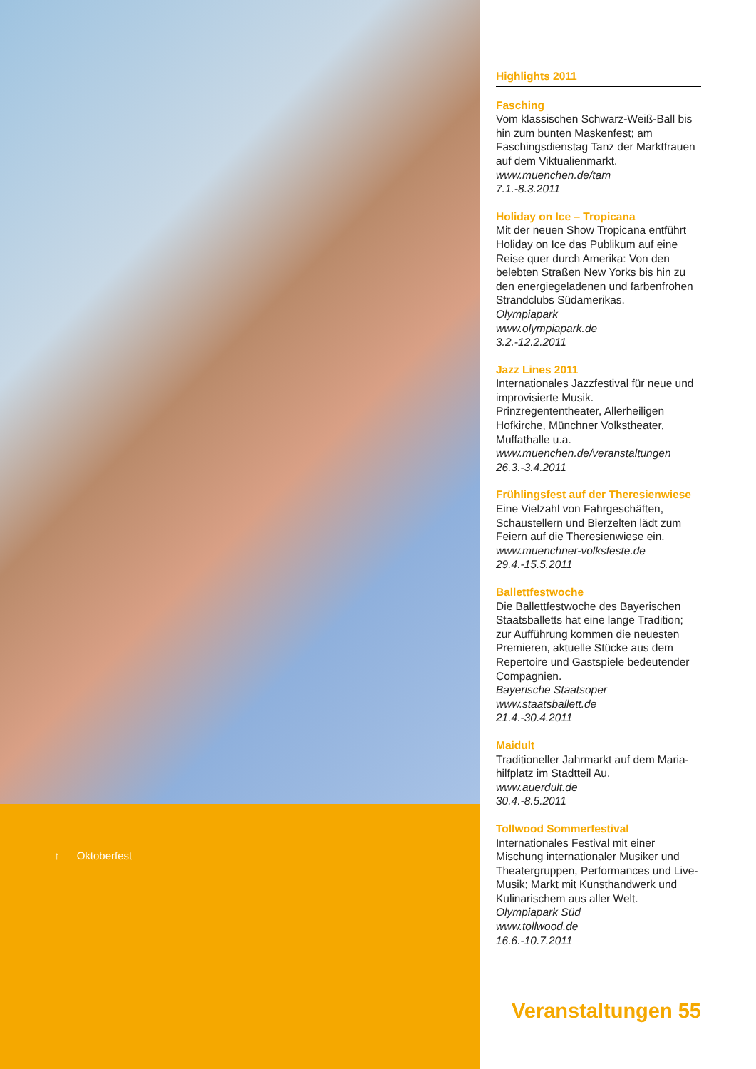↑ Oktoberfest
Highlights 2011
Fasching
Vom klassischen Schwarz-Weiß-Ball bis hin zum bunten Maskenfest; am Faschingsdienstag Tanz der Markt­frauen auf dem Viktualienmarkt.
www.muenchen.de/tam
7.1.-8.3.2011
Holiday on Ice – Tropicana
Mit der neuen Show Tropicana entführt Holiday on Ice das Publikum auf eine Reise quer durch Amerika: Von den belebten Straßen New Yorks bis hin zu den energiegeladenen und farbenfrohen Strandclubs Südamerikas.
Olympiapark
www.olympiapark.de
3.2.-12.2.2011
Jazz Lines 2011
Internationales Jazzfestival für neue und improvisierte Musik. Prinzregententheater, Allerheiligen Hofkirche, Münchner Volkstheater, Muffathalle u.a.
www.muenchen.de/veranstaltungen
26.3.-3.4.2011
Frühlingsfest auf der Theresienwiese
Eine Vielzahl von Fahrgeschäften, Schaustellern und Bierzelten lädt zum Feiern auf die Theresienwiese ein.
www.muenchner-volksfeste.de
29.4.-15.5.2011
Ballettfestwoche
Die Ballettfestwoche des Bayerischen Staatsballetts hat eine lange Tradition; zur Aufführung kommen die neuesten Premieren, aktuelle Stücke aus dem Repertoire und Gastspiele bedeutender Compagnien.
Bayerische Staatsoper
www.staatsballett.de
21.4.-30.4.2011
Maidult
Traditioneller Jahrmarkt auf dem Maria­hilfplatz im Stadtteil Au.
www.auerdult.de
30.4.-8.5.2011
Tollwood Sommerfestival
Internationales Festival mit einer Mischung internationaler Musiker und Theatergruppen, Performances und Live-Musik; Markt mit Kunsthandwerk und Kulinarischem aus aller Welt.
Olympiapark Süd
www.tollwood.de
16.6.-10.7.2011
Veranstaltungen 55